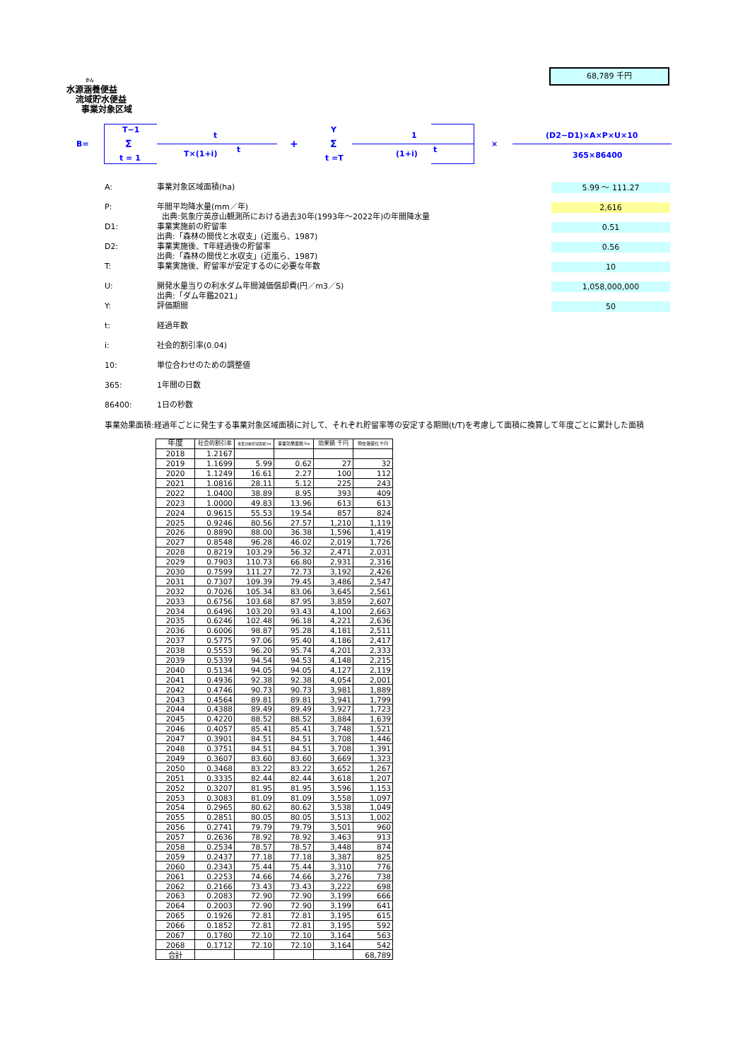かん
水源涵養便益
流域貯水便益
事業対象区域
68,789 千円
B=
T−1
Σ
t = 1
t
T×(1+i) t +
Y
Σ
t =T
1
(1+i) t
×
(D2−D1)×A×P×U×10
365×86400
A:
事業対象区域面積(ha)
5.99 ～ 111.27
P:
年間平均降水量(mm／年)
出典:気象庁英彦山観測所における過去30年(1993年～2022年)の年間降水量
2,616
D1:
事業実施前の貯留率
出典:「森林の間伐と水収支」(近嵐ら、1987)
0.51
D2:
事業実施後、T年経過後の貯留率
出典:「森林の間伐と水収支」(近嵐ら、1987)
0.56
T:
事業実施後、貯留率が安定するのに必要な年数
10
U:
開発水量当りの利水ダム年間減価償却費(円／m3／S)
出典:「ダム年鑑2021」
1,058,000,000
Y:
評価期間
50
t:
経過年数
i:
社会的割引率(0.04)
10:
単位合わせのための調整値
365:
1年間の日数
86400:
1日の秒数
事業効果面積:経過年ごとに発生する事業対象区域面積に対して、それぞれ貯留率等の安定する期間(t/T)を考慮して面積に換算して年度ごとに累計した面積
| 年度 | 社会的割引率 | 事業対象区域面積 ha | 事業効果面積 ha | 効果額 千円 | 現在価値化 千円 |
| --- | --- | --- | --- | --- | --- |
| 2018 | 1.2167 | | | | |
| 2019 | 1.1699 | 5.99 | 0.62 | 27 | 32 |
| 2020 | 1.1249 | 16.61 | 2.27 | 100 | 112 |
| 2021 | 1.0816 | 28.11 | 5.12 | 225 | 243 |
| 2022 | 1.0400 | 38.89 | 8.95 | 393 | 409 |
| 2023 | 1.0000 | 49.83 | 13.96 | 613 | 613 |
| 2024 | 0.9615 | 55.53 | 19.54 | 857 | 824 |
| 2025 | 0.9246 | 80.56 | 27.57 | 1,210 | 1,119 |
| 2026 | 0.8890 | 88.00 | 36.38 | 1,596 | 1,419 |
| 2027 | 0.8548 | 96.28 | 46.02 | 2,019 | 1,726 |
| 2028 | 0.8219 | 103.29 | 56.32 | 2,471 | 2,031 |
| 2029 | 0.7903 | 110.73 | 66.80 | 2,931 | 2,316 |
| 2030 | 0.7599 | 111.27 | 72.73 | 3,192 | 2,426 |
| 2031 | 0.7307 | 109.39 | 79.45 | 3,486 | 2,547 |
| 2032 | 0.7026 | 105.34 | 83.06 | 3,645 | 2,561 |
| 2033 | 0.6756 | 103.68 | 87.95 | 3,859 | 2,607 |
| 2034 | 0.6496 | 103.20 | 93.43 | 4,100 | 2,663 |
| 2035 | 0.6246 | 102.48 | 96.18 | 4,221 | 2,636 |
| 2036 | 0.6006 | 98.87 | 95.28 | 4,181 | 2,511 |
| 2037 | 0.5775 | 97.06 | 95.40 | 4,186 | 2,417 |
| 2038 | 0.5553 | 96.20 | 95.74 | 4,201 | 2,333 |
| 2039 | 0.5339 | 94.54 | 94.53 | 4,148 | 2,215 |
| 2040 | 0.5134 | 94.05 | 94.05 | 4,127 | 2,119 |
| 2041 | 0.4936 | 92.38 | 92.38 | 4,054 | 2,001 |
| 2042 | 0.4746 | 90.73 | 90.73 | 3,981 | 1,889 |
| 2043 | 0.4564 | 89.81 | 89.81 | 3,941 | 1,799 |
| 2044 | 0.4388 | 89.49 | 89.49 | 3,927 | 1,723 |
| 2045 | 0.4220 | 88.52 | 88.52 | 3,884 | 1,639 |
| 2046 | 0.4057 | 85.41 | 85.41 | 3,748 | 1,521 |
| 2047 | 0.3901 | 84.51 | 84.51 | 3,708 | 1,446 |
| 2048 | 0.3751 | 84.51 | 84.51 | 3,708 | 1,391 |
| 2049 | 0.3607 | 83.60 | 83.60 | 3,669 | 1,323 |
| 2050 | 0.3468 | 83.22 | 83.22 | 3,652 | 1,267 |
| 2051 | 0.3335 | 82.44 | 82.44 | 3,618 | 1,207 |
| 2052 | 0.3207 | 81.95 | 81.95 | 3,596 | 1,153 |
| 2053 | 0.3083 | 81.09 | 81.09 | 3,558 | 1,097 |
| 2054 | 0.2965 | 80.62 | 80.62 | 3,538 | 1,049 |
| 2055 | 0.2851 | 80.05 | 80.05 | 3,513 | 1,002 |
| 2056 | 0.2741 | 79.79 | 79.79 | 3,501 | 960 |
| 2057 | 0.2636 | 78.92 | 78.92 | 3,463 | 913 |
| 2058 | 0.2534 | 78.57 | 78.57 | 3,448 | 874 |
| 2059 | 0.2437 | 77.18 | 77.18 | 3,387 | 825 |
| 2060 | 0.2343 | 75.44 | 75.44 | 3,310 | 776 |
| 2061 | 0.2253 | 74.66 | 74.66 | 3,276 | 738 |
| 2062 | 0.2166 | 73.43 | 73.43 | 3,222 | 698 |
| 2063 | 0.2083 | 72.90 | 72.90 | 3,199 | 666 |
| 2064 | 0.2003 | 72.90 | 72.90 | 3,199 | 641 |
| 2065 | 0.1926 | 72.81 | 72.81 | 3,195 | 615 |
| 2066 | 0.1852 | 72.81 | 72.81 | 3,195 | 592 |
| 2067 | 0.1780 | 72.10 | 72.10 | 3,164 | 563 |
| 2068 | 0.1712 | 72.10 | 72.10 | 3,164 | 542 |
| 合計 | | | | | 68,789 |